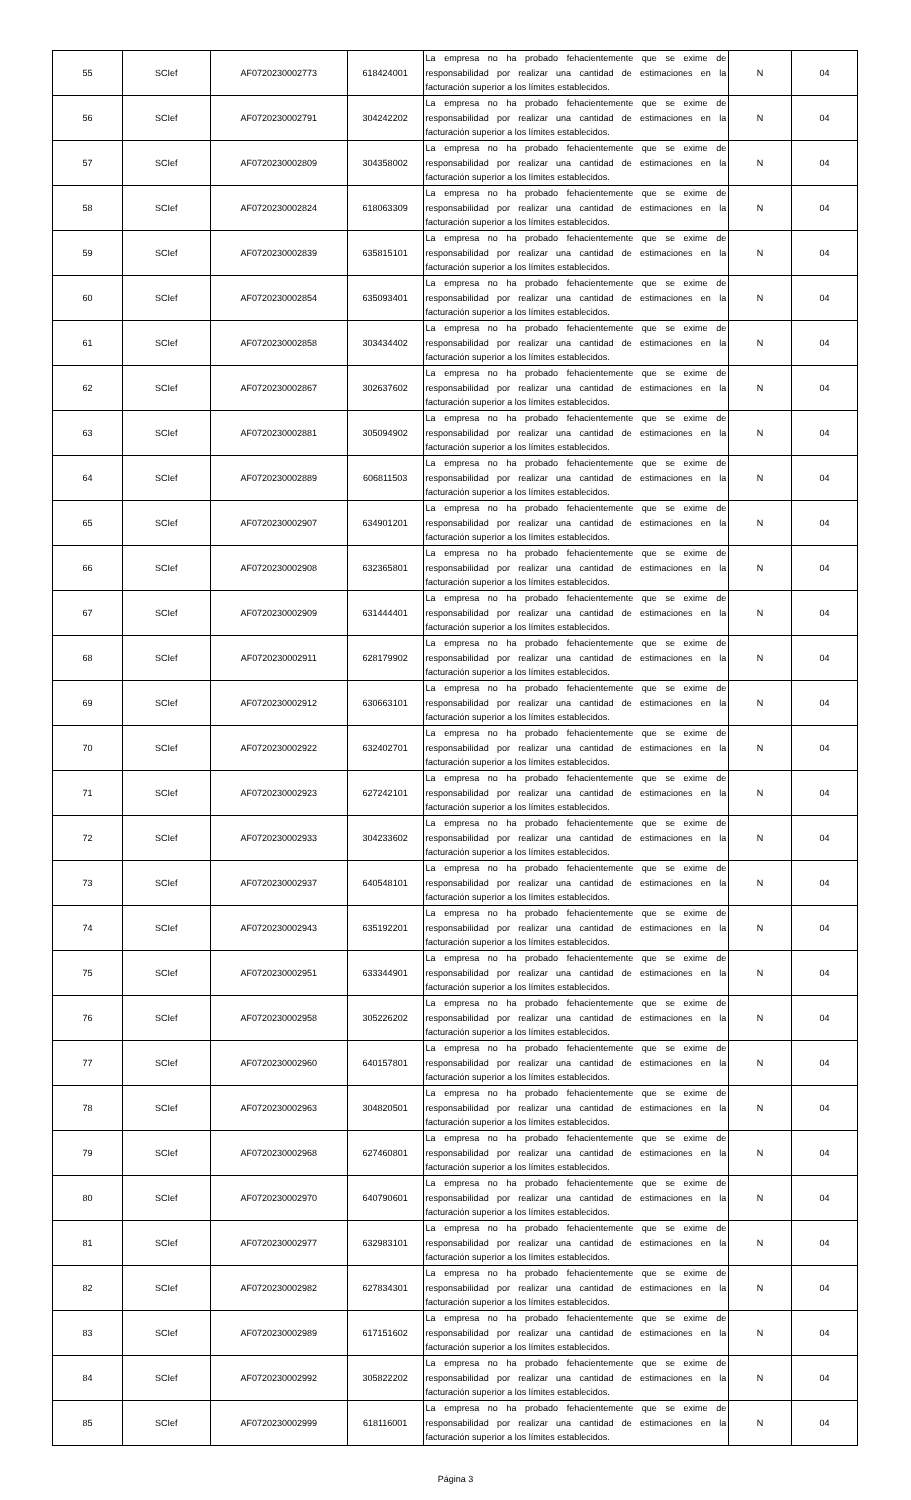| 55 | SCIef | AF0720230002773 | 618424001 | La empresa no ha probado fehacientemente que se exime de responsabilidad por realizar una cantidad de estimaciones en la facturación superior a los límites establecidos. | N | 04 |
| 56 | SCIef | AF0720230002791 | 304242202 | La empresa no ha probado fehacientemente que se exime de responsabilidad por realizar una cantidad de estimaciones en la facturación superior a los límites establecidos. | N | 04 |
| 57 | SCIef | AF0720230002809 | 304358002 | La empresa no ha probado fehacientemente que se exime de responsabilidad por realizar una cantidad de estimaciones en la facturación superior a los límites establecidos. | N | 04 |
| 58 | SCIef | AF0720230002824 | 618063309 | La empresa no ha probado fehacientemente que se exime de responsabilidad por realizar una cantidad de estimaciones en la facturación superior a los límites establecidos. | N | 04 |
| 59 | SCIef | AF0720230002839 | 635815101 | La empresa no ha probado fehacientemente que se exime de responsabilidad por realizar una cantidad de estimaciones en la facturación superior a los límites establecidos. | N | 04 |
| 60 | SCIef | AF0720230002854 | 635093401 | La empresa no ha probado fehacientemente que se exime de responsabilidad por realizar una cantidad de estimaciones en la facturación superior a los límites establecidos. | N | 04 |
| 61 | SCIef | AF0720230002858 | 303434402 | La empresa no ha probado fehacientemente que se exime de responsabilidad por realizar una cantidad de estimaciones en la facturación superior a los límites establecidos. | N | 04 |
| 62 | SCIef | AF0720230002867 | 302637602 | La empresa no ha probado fehacientemente que se exime de responsabilidad por realizar una cantidad de estimaciones en la facturación superior a los límites establecidos. | N | 04 |
| 63 | SCIef | AF0720230002881 | 305094902 | La empresa no ha probado fehacientemente que se exime de responsabilidad por realizar una cantidad de estimaciones en la facturación superior a los límites establecidos. | N | 04 |
| 64 | SCIef | AF0720230002889 | 606811503 | La empresa no ha probado fehacientemente que se exime de responsabilidad por realizar una cantidad de estimaciones en la facturación superior a los límites establecidos. | N | 04 |
| 65 | SCIef | AF0720230002907 | 634901201 | La empresa no ha probado fehacientemente que se exime de responsabilidad por realizar una cantidad de estimaciones en la facturación superior a los límites establecidos. | N | 04 |
| 66 | SCIef | AF0720230002908 | 632365801 | La empresa no ha probado fehacientemente que se exime de responsabilidad por realizar una cantidad de estimaciones en la facturación superior a los límites establecidos. | N | 04 |
| 67 | SCIef | AF0720230002909 | 631444401 | La empresa no ha probado fehacientemente que se exime de responsabilidad por realizar una cantidad de estimaciones en la facturación superior a los límites establecidos. | N | 04 |
| 68 | SCIef | AF0720230002911 | 628179902 | La empresa no ha probado fehacientemente que se exime de responsabilidad por realizar una cantidad de estimaciones en la facturación superior a los límites establecidos. | N | 04 |
| 69 | SCIef | AF0720230002912 | 630663101 | La empresa no ha probado fehacientemente que se exime de responsabilidad por realizar una cantidad de estimaciones en la facturación superior a los límites establecidos. | N | 04 |
| 70 | SCIef | AF0720230002922 | 632402701 | La empresa no ha probado fehacientemente que se exime de responsabilidad por realizar una cantidad de estimaciones en la facturación superior a los límites establecidos. | N | 04 |
| 71 | SCIef | AF0720230002923 | 627242101 | La empresa no ha probado fehacientemente que se exime de responsabilidad por realizar una cantidad de estimaciones en la facturación superior a los límites establecidos. | N | 04 |
| 72 | SCIef | AF0720230002933 | 304233602 | La empresa no ha probado fehacientemente que se exime de responsabilidad por realizar una cantidad de estimaciones en la facturación superior a los límites establecidos. | N | 04 |
| 73 | SCIef | AF0720230002937 | 640548101 | La empresa no ha probado fehacientemente que se exime de responsabilidad por realizar una cantidad de estimaciones en la facturación superior a los límites establecidos. | N | 04 |
| 74 | SCIef | AF0720230002943 | 635192201 | La empresa no ha probado fehacientemente que se exime de responsabilidad por realizar una cantidad de estimaciones en la facturación superior a los límites establecidos. | N | 04 |
| 75 | SCIef | AF0720230002951 | 633344901 | La empresa no ha probado fehacientemente que se exime de responsabilidad por realizar una cantidad de estimaciones en la facturación superior a los límites establecidos. | N | 04 |
| 76 | SCIef | AF0720230002958 | 305226202 | La empresa no ha probado fehacientemente que se exime de responsabilidad por realizar una cantidad de estimaciones en la facturación superior a los límites establecidos. | N | 04 |
| 77 | SCIef | AF0720230002960 | 640157801 | La empresa no ha probado fehacientemente que se exime de responsabilidad por realizar una cantidad de estimaciones en la facturación superior a los límites establecidos. | N | 04 |
| 78 | SCIef | AF0720230002963 | 304820501 | La empresa no ha probado fehacientemente que se exime de responsabilidad por realizar una cantidad de estimaciones en la facturación superior a los límites establecidos. | N | 04 |
| 79 | SCIef | AF0720230002968 | 627460801 | La empresa no ha probado fehacientemente que se exime de responsabilidad por realizar una cantidad de estimaciones en la facturación superior a los límites establecidos. | N | 04 |
| 80 | SCIef | AF0720230002970 | 640790601 | La empresa no ha probado fehacientemente que se exime de responsabilidad por realizar una cantidad de estimaciones en la facturación superior a los límites establecidos. | N | 04 |
| 81 | SCIef | AF0720230002977 | 632983101 | La empresa no ha probado fehacientemente que se exime de responsabilidad por realizar una cantidad de estimaciones en la facturación superior a los límites establecidos. | N | 04 |
| 82 | SCIef | AF0720230002982 | 627834301 | La empresa no ha probado fehacientemente que se exime de responsabilidad por realizar una cantidad de estimaciones en la facturación superior a los límites establecidos. | N | 04 |
| 83 | SCIef | AF0720230002989 | 617151602 | La empresa no ha probado fehacientemente que se exime de responsabilidad por realizar una cantidad de estimaciones en la facturación superior a los límites establecidos. | N | 04 |
| 84 | SCIef | AF0720230002992 | 305822202 | La empresa no ha probado fehacientemente que se exime de responsabilidad por realizar una cantidad de estimaciones en la facturación superior a los límites establecidos. | N | 04 |
| 85 | SCIef | AF0720230002999 | 618116001 | La empresa no ha probado fehacientemente que se exime de responsabilidad por realizar una cantidad de estimaciones en la facturación superior a los límites establecidos. | N | 04 |
Página 3